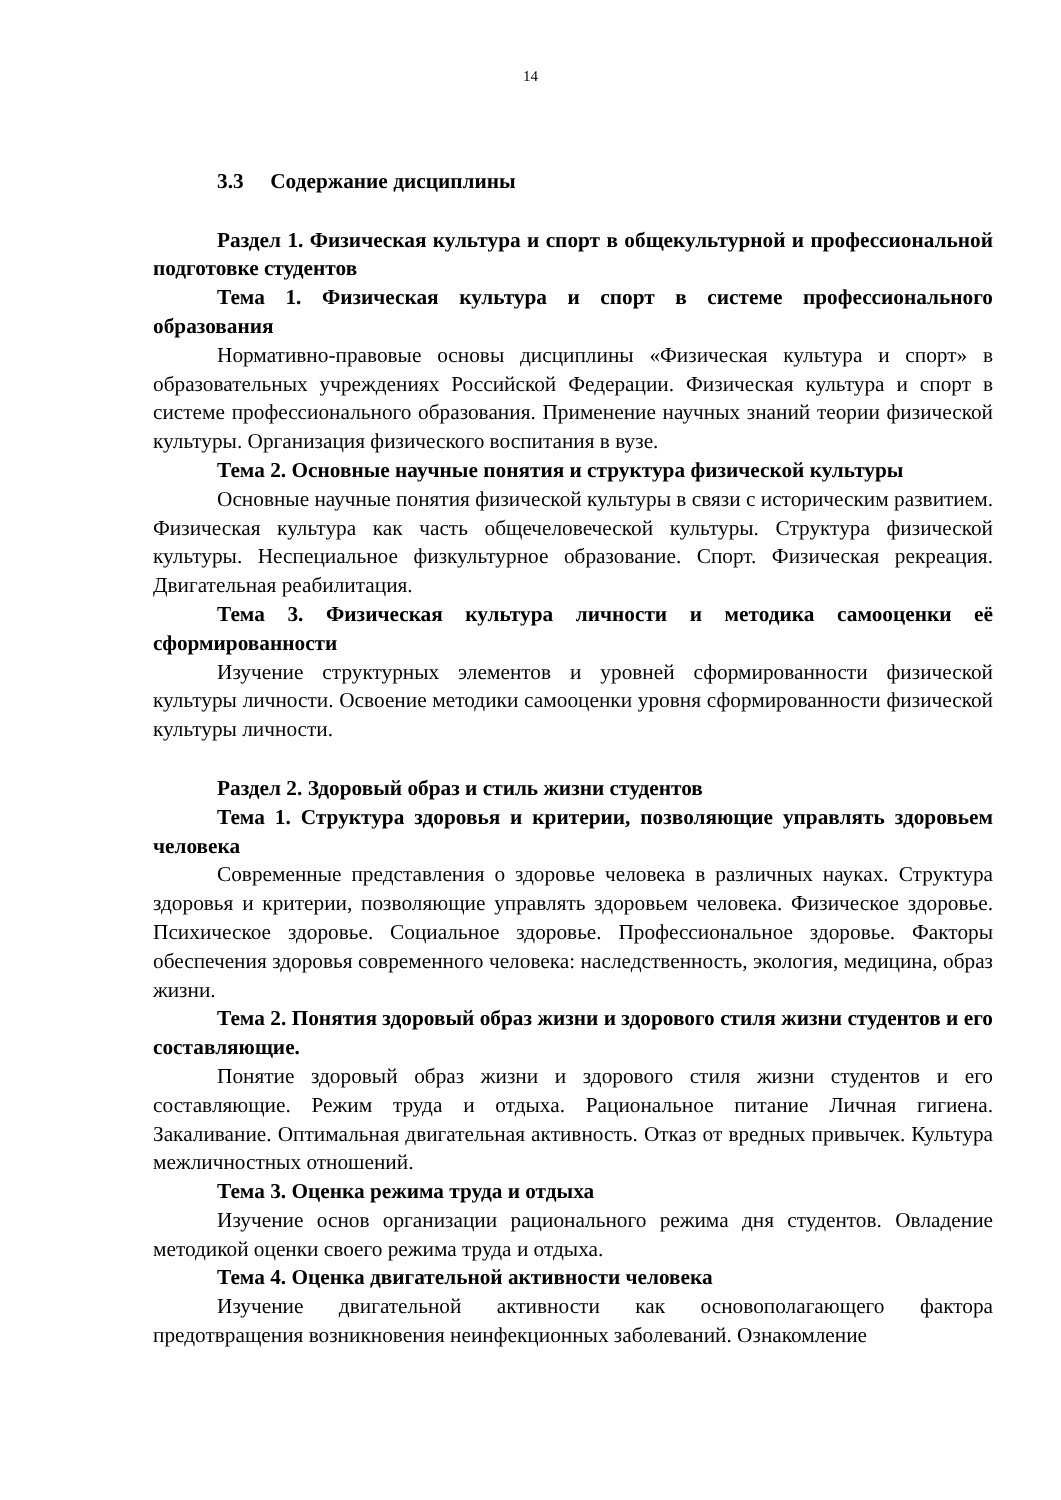14
3.3 Содержание дисциплины
Раздел 1. Физическая культура и спорт в общекультурной и профессиональной подготовке студентов
Тема 1. Физическая культура и спорт в системе профессионального образования
Нормативно-правовые основы дисциплины «Физическая культура и спорт» в образовательных учреждениях Российской Федерации. Физическая культура и спорт в системе профессионального образования. Применение научных знаний теории физической культуры. Организация физического воспитания в вузе.
Тема 2. Основные научные понятия и структура физической культуры
Основные научные понятия физической культуры в связи с историческим развитием. Физическая культура как часть общечеловеческой культуры. Структура физической культуры. Неспециальное физкультурное образование. Спорт. Физическая рекреация. Двигательная реабилитация.
Тема 3. Физическая культура личности и методика самооценки её сформированности
Изучение структурных элементов и уровней сформированности физической культуры личности. Освоение методики самооценки уровня сформированности физической культуры личности.
Раздел 2. Здоровый образ и стиль жизни студентов
Тема 1. Структура здоровья и критерии, позволяющие управлять здоровьем человека
Современные представления о здоровье человека в различных науках. Структура здоровья и критерии, позволяющие управлять здоровьем человека. Физическое здоровье. Психическое здоровье. Социальное здоровье. Профессиональное здоровье. Факторы обеспечения здоровья современного человека: наследственность, экология, медицина, образ жизни.
Тема 2. Понятия здоровый образ жизни и здорового стиля жизни студентов и его составляющие.
Понятие здоровый образ жизни и здорового стиля жизни студентов и его составляющие. Режим труда и отдыха. Рациональное питание Личная гигиена. Закаливание. Оптимальная двигательная активность. Отказ от вредных привычек. Культура межличностных отношений.
Тема 3. Оценка режима труда и отдыха
Изучение основ организации рационального режима дня студентов. Овладение методикой оценки своего режима труда и отдыха.
Тема 4. Оценка двигательной активности человека
Изучение двигательной активности как основополагающего фактора предотвращения возникновения неинфекционных заболеваний. Ознакомление